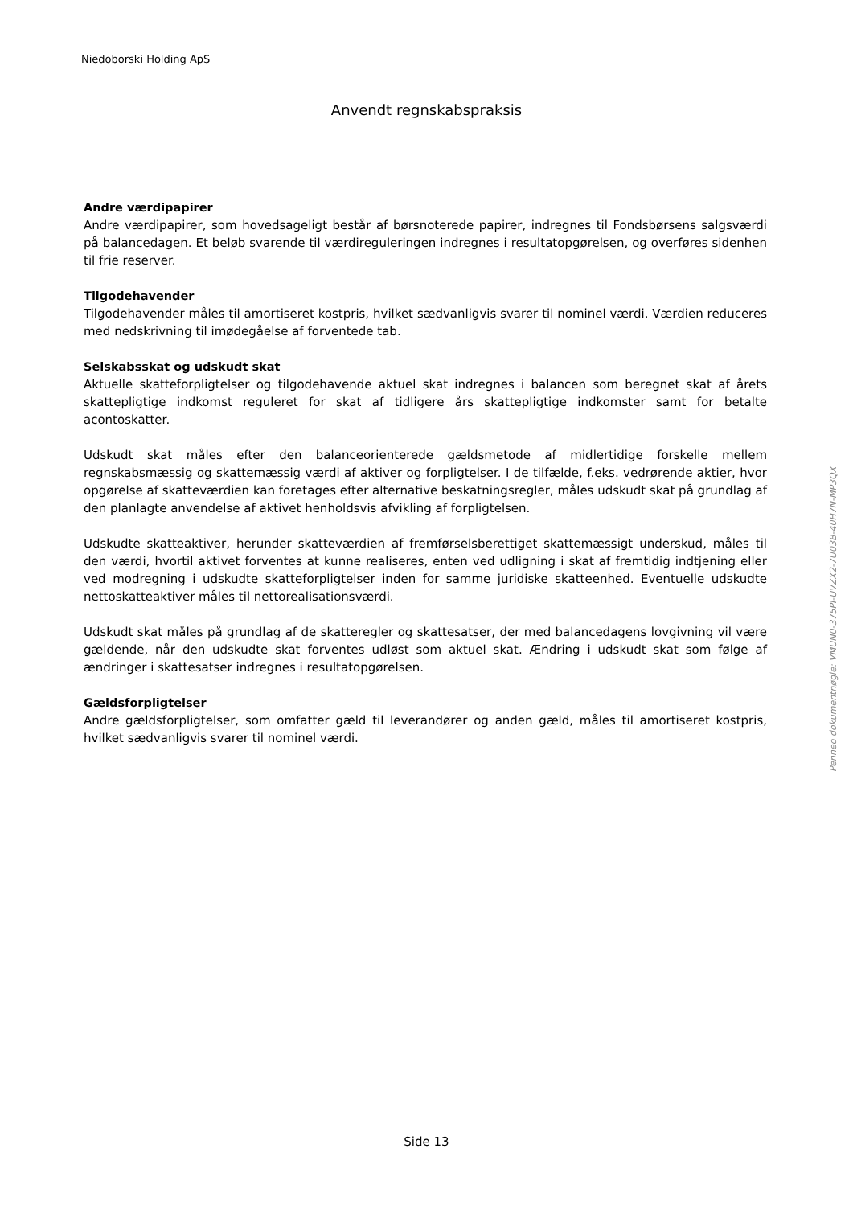Niedoborski Holding ApS
Anvendt regnskabspraksis
Andre værdipapirer
Andre værdipapirer, som hovedsageligt består af børsnoterede papirer, indregnes til Fondsbørsens salgsværdi på balancedagen. Et beløb svarende til værdireguleringen indregnes i resultatopgørelsen, og overføres sidenhen til frie reserver.
Tilgodehavender
Tilgodehavender måles til amortiseret kostpris, hvilket sædvanligvis svarer til nominel værdi. Værdien reduceres med nedskrivning til imødegåelse af forventede tab.
Selskabsskat og udskudt skat
Aktuelle skatteforpligtelser og tilgodehavende aktuel skat indregnes i balancen som beregnet skat af årets skattepligtige indkomst reguleret for skat af tidligere års skattepligtige indkomster samt for betalte acontoskatter.
Udskudt skat måles efter den balanceorienterede gældsmetode af midlertidige forskelle mellem regnskabsmæssig og skattemæssig værdi af aktiver og forpligtelser. I de tilfælde, f.eks. vedrørende aktier, hvor opgørelse af skatteværdien kan foretages efter alternative beskatningsregler, måles udskudt skat på grundlag af den planlagte anvendelse af aktivet henholdsvis afvikling af forpligtelsen.
Udskudte skatteaktiver, herunder skatteværdien af fremførselsberettiget skattemæssigt underskud, måles til den værdi, hvortil aktivet forventes at kunne realiseres, enten ved udligning i skat af fremtidig indtjening eller ved modregning i udskudte skatteforpligtelser inden for samme juridiske skatteenhed. Eventuelle udskudte nettoskatteaktiver måles til nettorealisationsværdi.
Udskudt skat måles på grundlag af de skatteregler og skattesatser, der med balancedagens lovgivning vil være gældende, når den udskudte skat forventes udløst som aktuel skat. Ændring i udskudt skat som følge af ændringer i skattesatser indregnes i resultatopgørelsen.
Gældsforpligtelser
Andre gældsforpligtelser, som omfatter gæld til leverandører og anden gæld, måles til amortiseret kostpris, hvilket sædvanligvis svarer til nominel værdi.
Penneo dokumentnøgle: VMUN0-375PI-UVZX2-7U03B-40H7N-MP3QX
Side 13